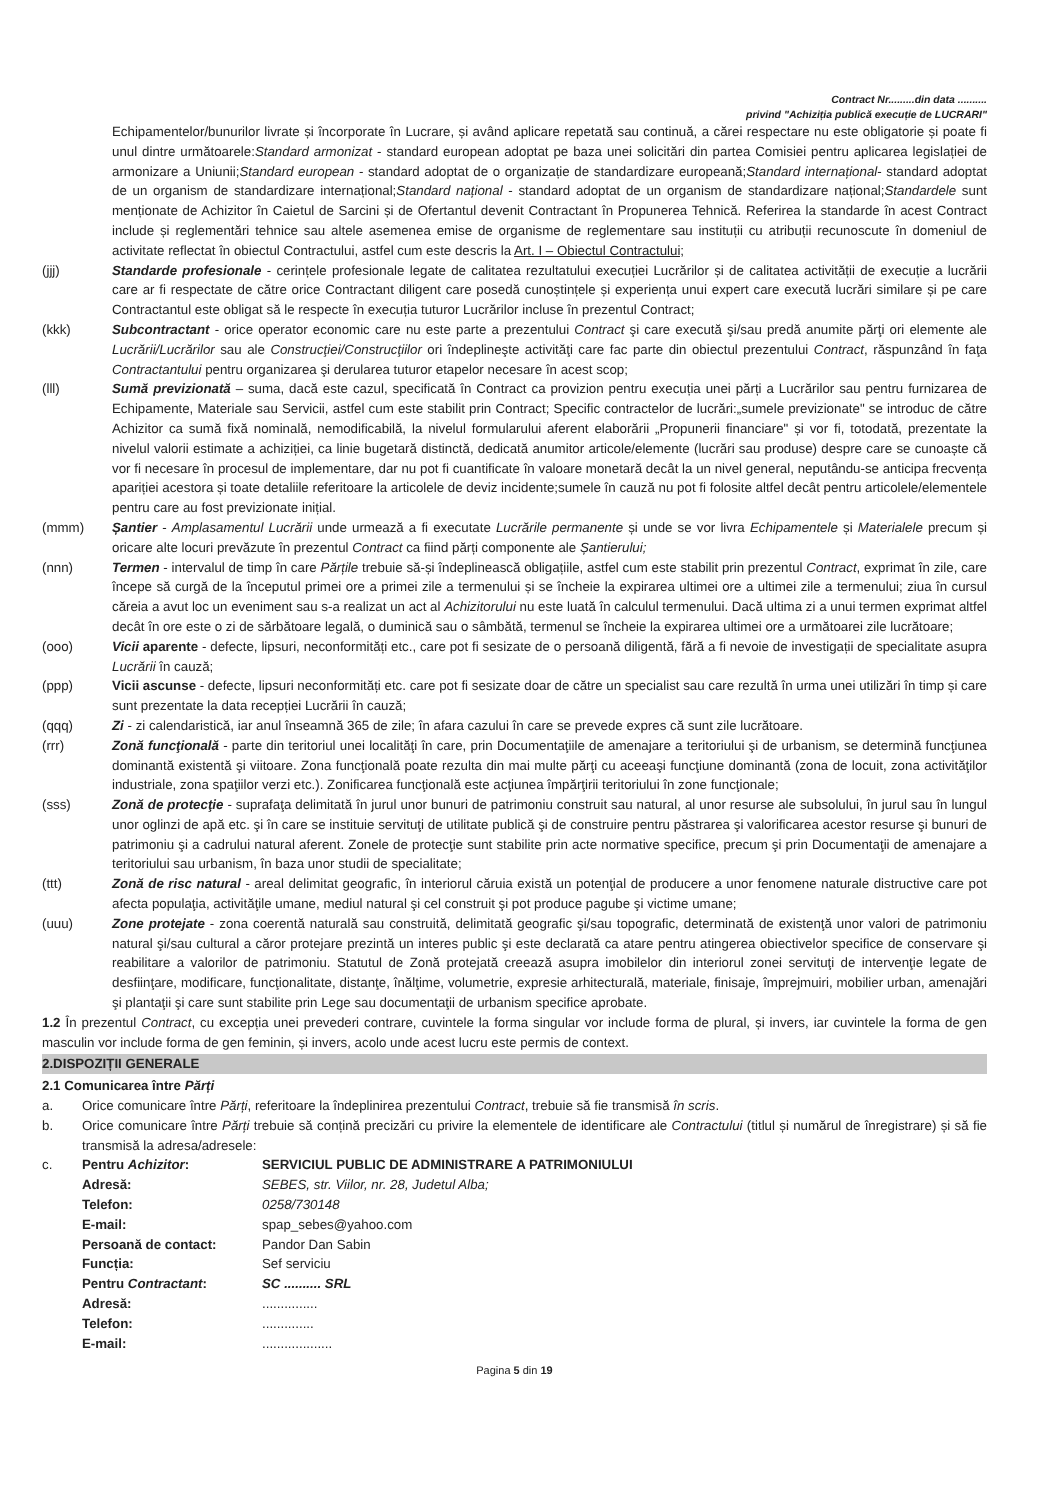Contract Nr.........din data ..........
privind "Achiziția publică execuție de LUCRARI"
Echipamentelor/bunurilor livrate și încorporate în Lucrare, și având aplicare repetată sau continuă, a cărei respectare nu este obligatorie și poate fi unul dintre următoarele:Standard armonizat - standard european adoptat pe baza unei solicitări din partea Comisiei pentru aplicarea legislației de armonizare a Uniunii;Standard european - standard adoptat de o organizație de standardizare europeană;Standard internațional- standard adoptat de un organism de standardizare internațional;Standard național - standard adoptat de un organism de standardizare național;Standardele sunt menționate de Achizitor în Caietul de Sarcini și de Ofertantul devenit Contractant în Propunerea Tehnică. Referirea la standarde în acest Contract include și reglementări tehnice sau altele asemenea emise de organisme de reglementare sau instituții cu atribuții recunoscute în domeniul de activitate reflectat în obiectul Contractului, astfel cum este descris la Art. I – Obiectul Contractului;
(jjj) Standarde profesionale - cerințele profesionale legate de calitatea rezultatului execuției Lucrărilor și de calitatea activității de execuție a lucrării care ar fi respectate de către orice Contractant diligent care posedă cunoștințele și experiența unui expert care execută lucrări similare și pe care Contractantul este obligat să le respecte în execuția tuturor Lucrărilor incluse în prezentul Contract;
(kkk) Subcontractant - orice operator economic care nu este parte a prezentului Contract şi care execută şi/sau predă anumite părţi ori elemente ale Lucrării/Lucrărilor sau ale Construcţiei/Construcţiilor ori îndeplineşte activităţi care fac parte din obiectul prezentului Contract, răspunzând în faţa Contractantului pentru organizarea şi derularea tuturor etapelor necesare în acest scop;
(lll) Sumă previzionată – suma, dacă este cazul, specificată în Contract ca provizion pentru execuția unei părți a Lucrărilor sau pentru furnizarea de Echipamente, Materiale sau Servicii, astfel cum este stabilit prin Contract; Specific contractelor de lucrări:„sumele previzionate" se introduc de către Achizitor ca sumă fixă nominală, nemodificabilă, la nivelul formularului aferent elaborării „Propunerii financiare" și vor fi, totodată, prezentate la nivelul valorii estimate a achiziției, ca linie bugetară distinctă, dedicată anumitor articole/elemente (lucrări sau produse) despre care se cunoaște că vor fi necesare în procesul de implementare, dar nu pot fi cuantificate în valoare monetară decât la un nivel general, neputându-se anticipa frecvența apariției acestora și toate detaliile referitoare la articolele de deviz incidente;sumele în cauză nu pot fi folosite altfel decât pentru articolele/elementele pentru care au fost previzionate inițial.
(mmm) Șantier - Amplasamentul Lucrării unde urmează a fi executate Lucrările permanente și unde se vor livra Echipamentele și Materialele precum și oricare alte locuri prevăzute în prezentul Contract ca fiind părți componente ale Șantierului;
(nnn) Termen - intervalul de timp în care Părțile trebuie să-și îndeplinească obligațiile, astfel cum este stabilit prin prezentul Contract, exprimat în zile, care începe să curgă de la începutul primei ore a primei zile a termenului și se încheie la expirarea ultimei ore a ultimei zile a termenului; ziua în cursul căreia a avut loc un eveniment sau s-a realizat un act al Achizitorului nu este luată în calculul termenului. Dacă ultima zi a unui termen exprimat altfel decât în ore este o zi de sărbătoare legală, o duminică sau o sâmbătă, termenul se încheie la expirarea ultimei ore a următoarei zile lucrătoare;
(ooo) Vicii aparente - defecte, lipsuri, neconformități etc., care pot fi sesizate de o persoană diligentă, fără a fi nevoie de investigații de specialitate asupra Lucrării în cauză;
(ppp) Vicii ascunse - defecte, lipsuri neconformități etc. care pot fi sesizate doar de către un specialist sau care rezultă în urma unei utilizări în timp și care sunt prezentate la data recepției Lucrării în cauză;
(qqq) Zi - zi calendaristică, iar anul înseamnă 365 de zile; în afara cazului în care se prevede expres că sunt zile lucrătoare.
(rrr) Zonă funcţională - parte din teritoriul unei localităţi în care, prin Documentaţiile de amenajare a teritoriului şi de urbanism, se determină funcţiunea dominantă existentă şi viitoare. Zona funcţională poate rezulta din mai multe părţi cu aceeaşi funcţiune dominantă (zona de locuit, zona activităţilor industriale, zona spaţiilor verzi etc.). Zonificarea funcţională este acţiunea împărţirii teritoriului în zone funcţionale;
(sss) Zonă de protecţie - suprafaţa delimitată în jurul unor bunuri de patrimoniu construit sau natural, al unor resurse ale subsolului, în jurul sau în lungul unor oglinzi de apă etc. şi în care se instituie servituţi de utilitate publică şi de construire pentru păstrarea şi valorificarea acestor resurse şi bunuri de patrimoniu şi a cadrului natural aferent. Zonele de protecţie sunt stabilite prin acte normative specifice, precum şi prin Documentaţii de amenajare a teritoriului sau urbanism, în baza unor studii de specialitate;
(ttt) Zonă de risc natural - areal delimitat geografic, în interiorul căruia există un potenţial de producere a unor fenomene naturale distructive care pot afecta populaţia, activităţile umane, mediul natural şi cel construit şi pot produce pagube şi victime umane;
(uuu) Zone protejate - zona coerentă naturală sau construită, delimitată geografic şi/sau topografic, determinată de existenţă unor valori de patrimoniu natural şi/sau cultural a căror protejare prezintă un interes public şi este declarată ca atare pentru atingerea obiectivelor specifice de conservare şi reabilitare a valorilor de patrimoniu. Statutul de Zonă protejată creează asupra imobilelor din interiorul zonei servituţi de intervenţie legate de desfiinţare, modificare, funcţionalitate, distanţe, înălţime, volumetrie, expresie arhitecturală, materiale, finisaje, împrejmuiri, mobilier urban, amenajări şi plantaţii şi care sunt stabilite prin Lege sau documentaţii de urbanism specifice aprobate.
1.2 În prezentul Contract, cu excepția unei prevederi contrare, cuvintele la forma singular vor include forma de plural, și invers, iar cuvintele la forma de gen masculin vor include forma de gen feminin, și invers, acolo unde acest lucru este permis de context.
2.DISPOZIȚII GENERALE
2.1 Comunicarea între Părți
a. Orice comunicare între Părți, referitoare la îndeplinirea prezentului Contract, trebuie să fie transmisă în scris.
b. Orice comunicare între Părți trebuie să conțină precizări cu privire la elementele de identificare ale Contractului (titlul și numărul de înregistrare) și să fie transmisă la adresa/adresele:
c. Pentru Achizitor: SERVICIUL PUBLIC DE ADMINISTRARE A PATRIMONIULUI Adresă: SEBES, str. Viilor, nr. 28, Judetul Alba; Telefon: 0258/730148 E-mail: spap_sebes@yahoo.com Persoană de contact: Pandor Dan Sabin Funcția: Sef serviciu Pentru Contractant: SC .......... SRL Adresă:............... Telefon:.............. E-mail:...................
Pagina 5 din 19